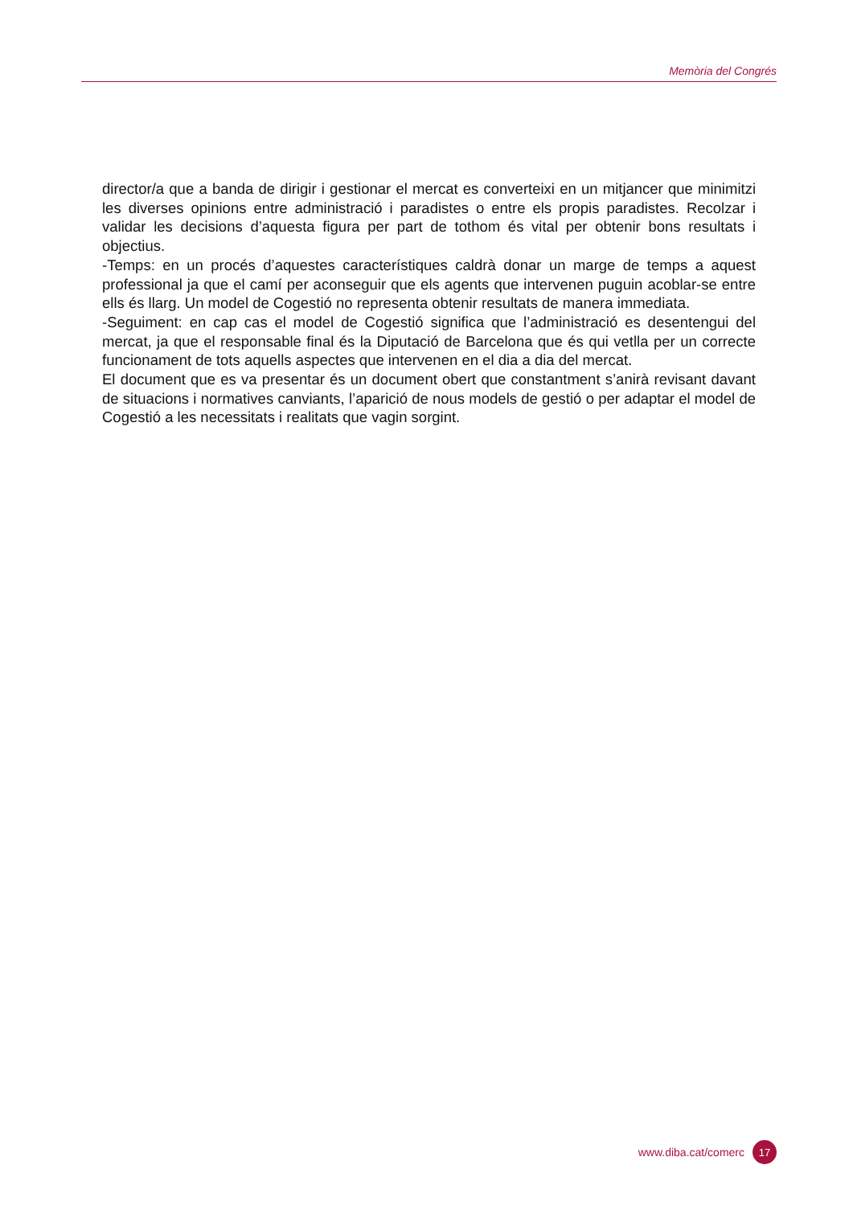Memòria del Congrés
director/a que a banda de dirigir i gestionar el mercat es converteixi en un mitjancer que minimitzi les diverses opinions entre administració i paradistes o entre els propis paradistes. Recolzar i validar les decisions d’aquesta figura per part de tothom és vital per obtenir bons resultats i objectius.
-Temps: en un procés d’aquestes característiques caldrà donar un marge de temps a aquest professional ja que el camí per aconseguir que els agents que intervenen puguin acoblar-se entre ells és llarg. Un model de Cogestió no representa obtenir resultats de manera immediata.
-Seguiment: en cap cas el model de Cogestió significa que l’administració es desentengui del mercat, ja que el responsable final és la Diputació de Barcelona que és qui vetlla per un correcte funcionament de tots aquells aspectes que intervenen en el dia a dia del mercat.
El document que es va presentar és un document obert que constantment s’anirà revisant davant de situacions i normatives canviants, l’aparició de nous models de gestió o per adaptar el model de Cogestió a les necessitats i realitats que vagin sorgint.
www.diba.cat/comerc 17